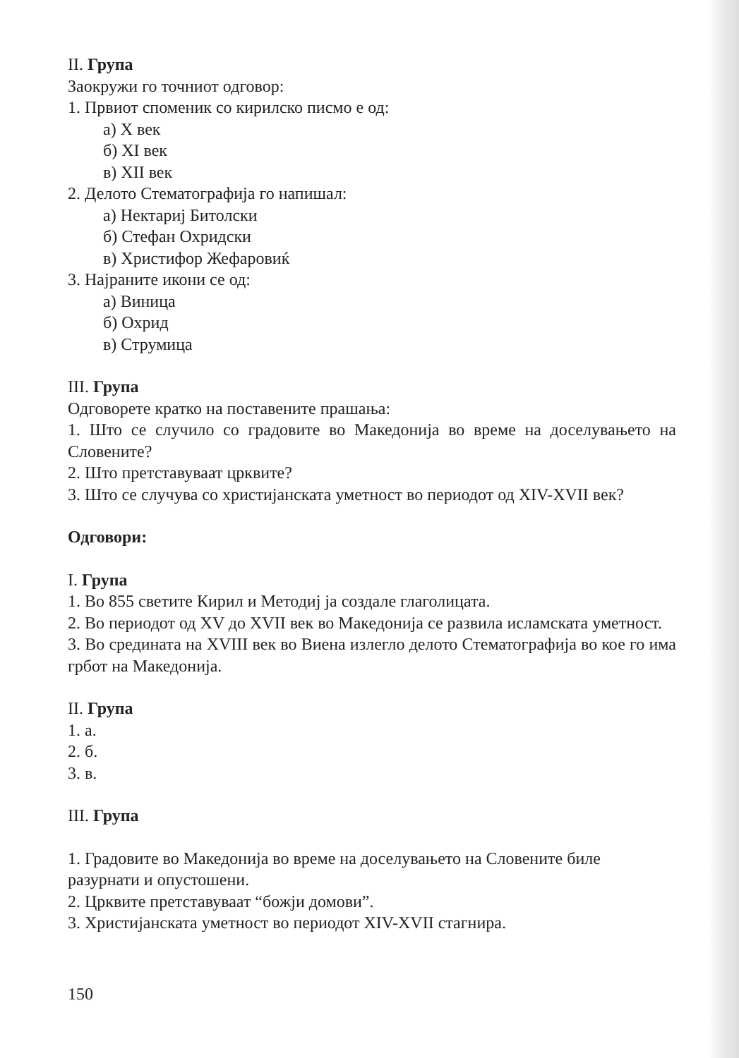II. Група
Заокружи го точниот одговор:
1. Првиот споменик со кирилско писмо е од:
а) X век
б) XI век
в) XII век
2. Делото Стематографија го напишал:
а) Нектариј Битолски
б) Стефан Охридски
в) Христифор Жефаровиќ
3. Најраните икони се од:
а) Виница
б) Охрид
в) Струмица
III. Група
Одговорете кратко на поставените прашања:
1. Што се случило со градовите во Македонија во време на доселувањето на Словените?
2. Што претставуваат црквите?
3. Што се случува со христијанската уметност во периодот од XIV-XVII век?
Одговори:
I. Група
1. Во 855 светите Кирил и Методиј ја создале глаголицата.
2. Во периодот од XV до XVII век во Македонија се развила исламската уметност.
3. Во средината на XVIII век во Виена излегло делото Стематографија во кое го има грбот на Македонија.
II. Група
1. а.
2. б.
3. в.
III. Група
1. Градовите во Македонија во време на доселувањето на Словените биле разурнати и опустошени.
2. Црквите претставуваат “божји домови”.
3. Христијанската уметност во периодот XIV-XVII стагнира.
150